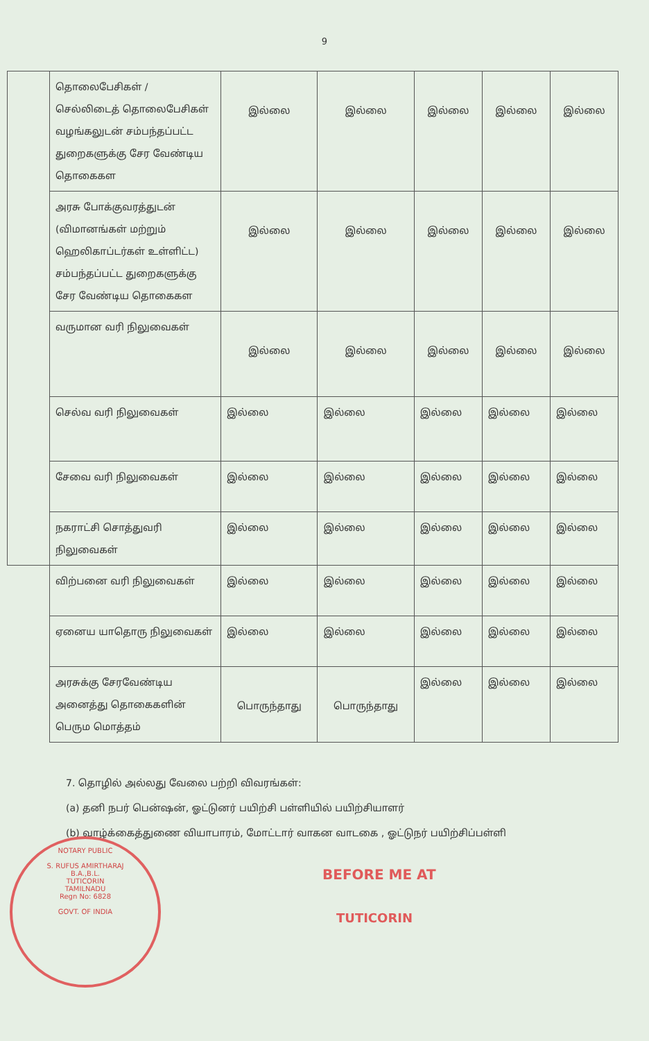9
| | தொலைபேசிகள் / செல்லிடைத் தொலைபேசிகள் வழங்கலுடன் சம்பந்தப்பட்ட துறைகளுக்கு சேர வேண்டிய தொகைகள | இல்லை | இல்லை | இல்லை | இல்லை | இல்லை |
| | அரசு போக்குவரத்துடன் (விமானங்கள் மற்றும் ஹெலிகாப்டர்கள் உள்ளிட்ட) சம்பந்தப்பட்ட துறைகளுக்கு சேர வேண்டிய தொகைகள | இல்லை | இல்லை | இல்லை | இல்லை | இல்லை |
| | வருமான வரி நிலுவைகள் | இல்லை | இல்லை | இல்லை | இல்லை | இல்லை |
| | செல்வ வரி நிலுவைகள் | இல்லை | இல்லை | இல்லை | இல்லை | இல்லை |
| | சேவை வரி நிலுவைகள் | இல்லை | இல்லை | இல்லை | இல்லை | இல்லை |
| | நகராட்சி சொத்துவரி நிலுவைகள் | இல்லை | இல்லை | இல்லை | இல்லை | இல்லை |
| | விற்பனை வரி நிலுவைகள் | இல்லை | இல்லை | இல்லை | இல்லை | இல்லை |
| | ஏனைய யாதொரு நிலுவைகள் | இல்லை | இல்லை | இல்லை | இல்லை | இல்லை |
| | அரசுக்கு சேரவேண்டிய அனைத்து தொகைகளின் பெரும மொத்தம் | பொருந்தாது | பொருந்தாது | இல்லை | இல்லை | இல்லை |
7. தொழில் அல்லது வேலை பற்றி விவரங்கள்:
(a) தனி நபர் பென்ஷன், ஓட்டுனர் பயிற்சி பள்ளியில் பயிற்சியாளர்
(b) வாழ்க்கைத்துணை வியாபாரம், மோட்டார் வாகன வாடகை , ஓட்டுநர் பயிற்சிப்பள்ளி
NOTARY PUBLIC
S. RUFUS AMIRTHARAJ
B.A.,B.L.
TUTICORIN
TAMILNADU
Regn No: 6828
GOVT. OF INDIA
BEFORE ME AT
TUTICORIN